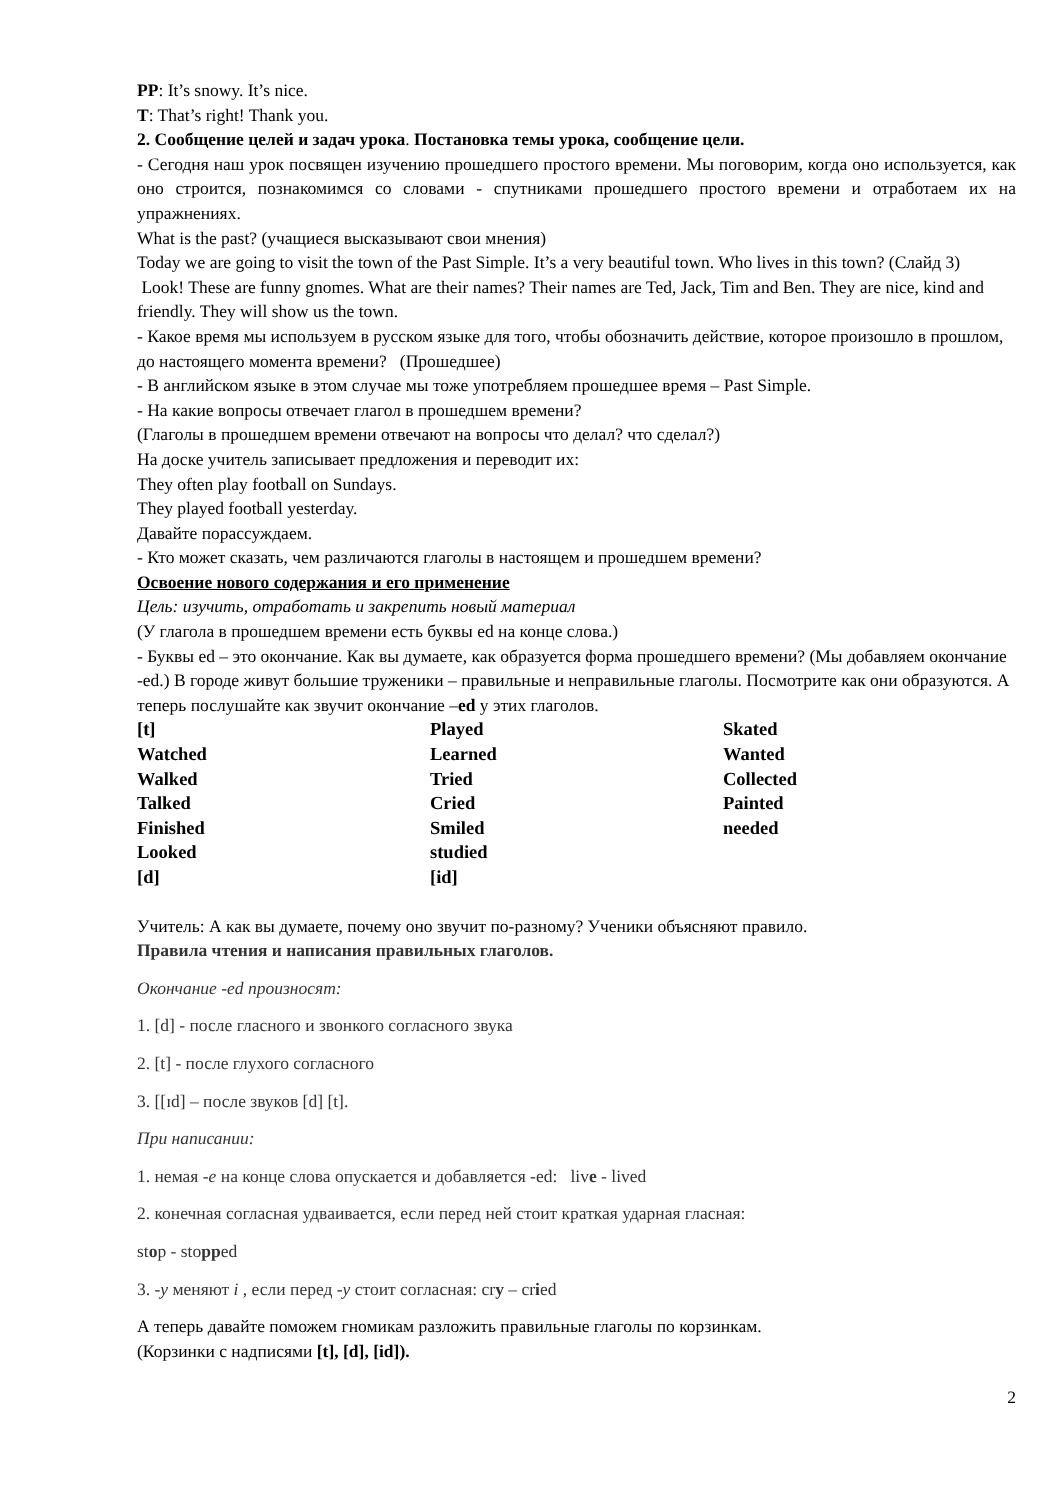PP: It’s snowy. It’s nice.
T: That’s right! Thank you.
2. Сообщение целей и задач урока. Постановка темы урока, сообщение цели.
- Сегодня наш урок посвящен изучению прошедшего простого времени. Мы поговорим, когда оно используется, как оно строится, познакомимся со словами - спутниками прошедшего простого времени и отработаем их на упражнениях.
What is the past? (учащиеся высказывают свои мнения)
Today we are going to visit the town of the Past Simple. It’s a very beautiful town. Who lives in this town? (Слайд 3)
Look! These are funny gnomes. What are their names? Their names are Ted, Jack, Tim and Ben. They are nice, kind and friendly. They will show us the town.
- Какое время мы используем в русском языке для того, чтобы обозначить действие, которое произошло в прошлом, до настоящего момента времени? (Прошедшее)
- В английском языке в этом случае мы тоже употребляем прошедшее время – Past Simple.
- На какие вопросы отвечает глагол в прошедшем времени?
(Глаголы в прошедшем времени отвечают на вопросы что делал? что сделал?)
На доске учитель записывает предложения и переводит их:
They often play football on Sundays.
They played football yesterday.
Давайте порассуждаем.
- Кто может сказать, чем различаются глаголы в настоящем и прошедшем времени?
Освоение нового содержания и его применение
Цель: изучить, отработать и закрепить новый материал
(У глагола в прошедшем времени есть буквы ed на конце слова.)
- Буквы ed – это окончание. Как вы думаете, как образуется форма прошедшего времени? (Мы добавляем окончание -ed.) В городе живут большие труженики – правильные и неправильные глаголы. Посмотрите как они образуются. А теперь послушайте как звучит окончание –ed у этих глаголов.
| [t] | Played | Skated |
| Watched | Learned | Wanted |
| Walked | Tried | Collected |
| Talked | Cried | Painted |
| Finished | Smiled | needed |
| Looked | studied | |
| [d] | [id] | |
Учитель: А как вы думаете, почему оно звучит по-разному? Ученики объясняют правило.
Правила чтения и написания правильных глаголов.
Окончание -ed произносят:
1. [d] - после гласного и звонкого согласного звука
2. [t] - после глухого согласного
3. [[ɪd] – после звуков [d] [t].
При написании:
1. немая -е на конце слова опускается и добавляется -ed: live - lived
2. конечная согласная удваивается, если перед ней стоит краткая ударная гласная:
stop - stopped
3. -y меняют i , если перед -y стоит согласная: cry – cried
А теперь давайте поможем гномикам разложить правильные глаголы по корзинкам.
(Корзинки с надписями [t], [d], [id]).
2